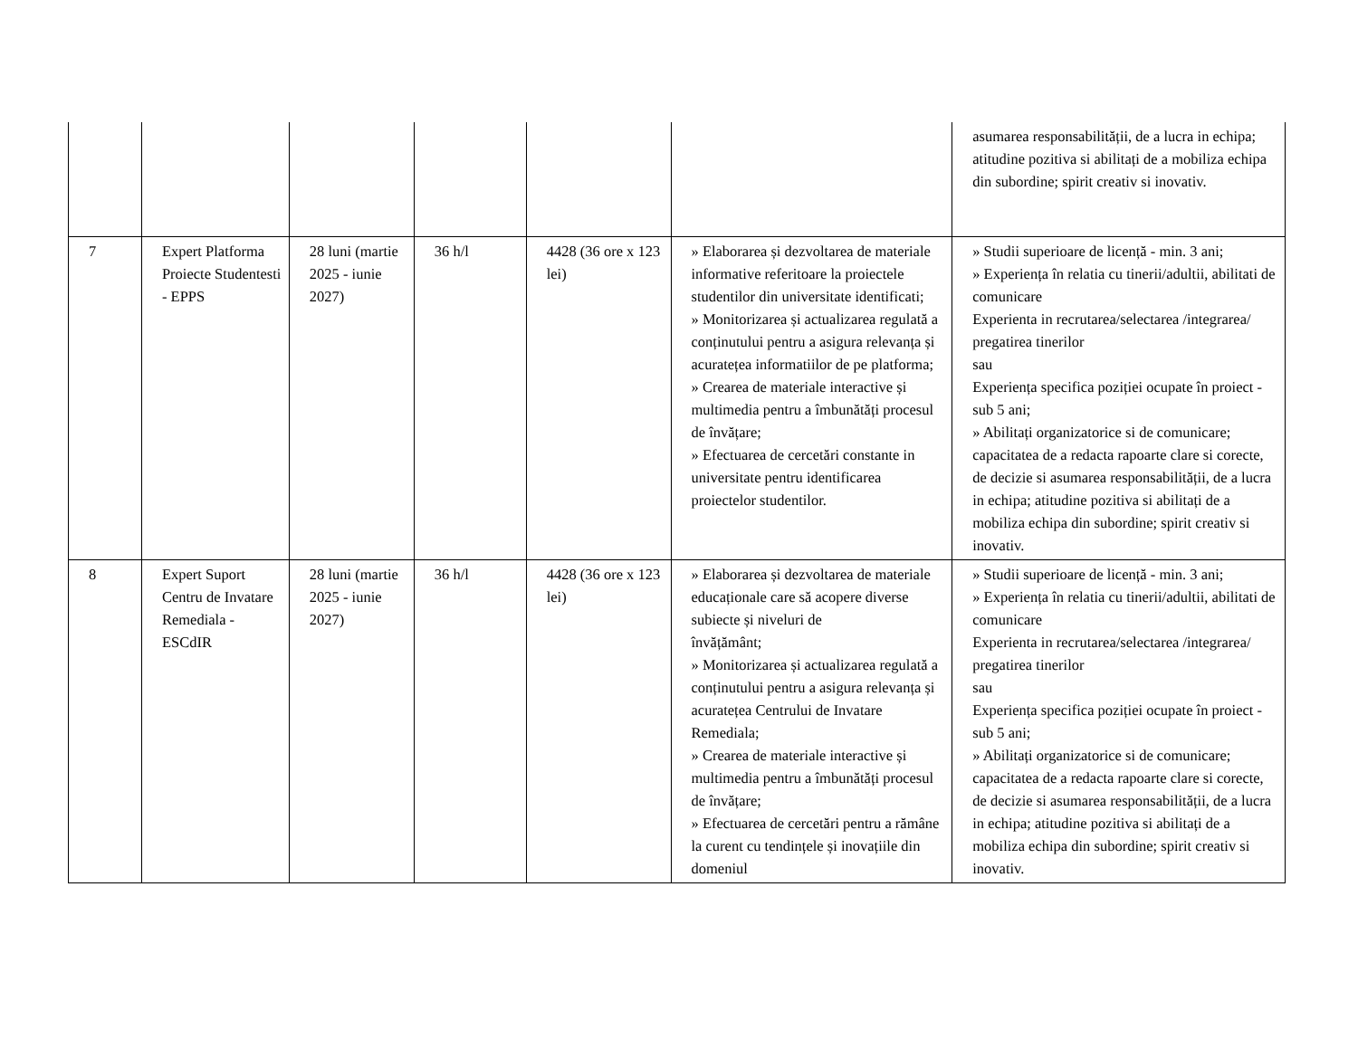| | | | | | | asumarea responsabilității, de a lucra in echipa; atitudine pozitiva si abilitați de a mobiliza echipa din subordine; spirit creativ si inovativ. |
| 7 | Expert Platforma Proiecte Studentesti - EPPS | 28 luni (martie 2025 - iunie 2027) | 36 h/l | 4428 (36 ore x 123 lei) | » Elaborarea și dezvoltarea de materiale informative referitoare la proiectele studentilor din universitate identificati; » Monitorizarea și actualizarea regulată a conținutului pentru a asigura relevanța și acuratețea informatiilor de pe platforma; » Crearea de materiale interactive și multimedia pentru a îmbunătăți procesul de învățare; » Efectuarea de cercetări constante in universitate pentru identificarea proiectelor studentilor. | » Studii superioare de licență - min. 3 ani; » Experiența în relatia cu tinerii/adultii, abilitati de comunicare Experienta in recrutarea/selectarea /integrarea/ pregatirea tinerilor sau Experiența specifica poziției ocupate în proiect - sub 5 ani; » Abilitați organizatorice si de comunicare; capacitatea de a redacta rapoarte clare si corecte, de decizie si asumarea responsabilității, de a lucra in echipa; atitudine pozitiva si abilitați de a mobiliza echipa din subordine; spirit creativ si inovativ. |
| 8 | Expert Suport Centru de Invatare Remediala - ESCdIR | 28 luni (martie 2025 - iunie 2027) | 36 h/l | 4428 (36 ore x 123 lei) | » Elaborarea și dezvoltarea de materiale educaționale care să acopere diverse subiecte și niveluri de învățământ; » Monitorizarea și actualizarea regulată a conținutului pentru a asigura relevanța și acuratețea Centrului de Invatare Remediala; » Crearea de materiale interactive și multimedia pentru a îmbunătăți procesul de învățare; » Efectuarea de cercetări pentru a rămâne la curent cu tendințele și inovațiile din domeniul | » Studii superioare de licență - min. 3 ani; » Experiența în relatia cu tinerii/adultii, abilitati de comunicare Experienta in recrutarea/selectarea /integrarea/ pregatirea tinerilor sau Experiența specifica poziției ocupate în proiect - sub 5 ani; » Abilitați organizatorice si de comunicare; capacitatea de a redacta rapoarte clare si corecte, de decizie si asumarea responsabilității, de a lucra in echipa; atitudine pozitiva si abilitați de a mobiliza echipa din subordine; spirit creativ si inovativ. |